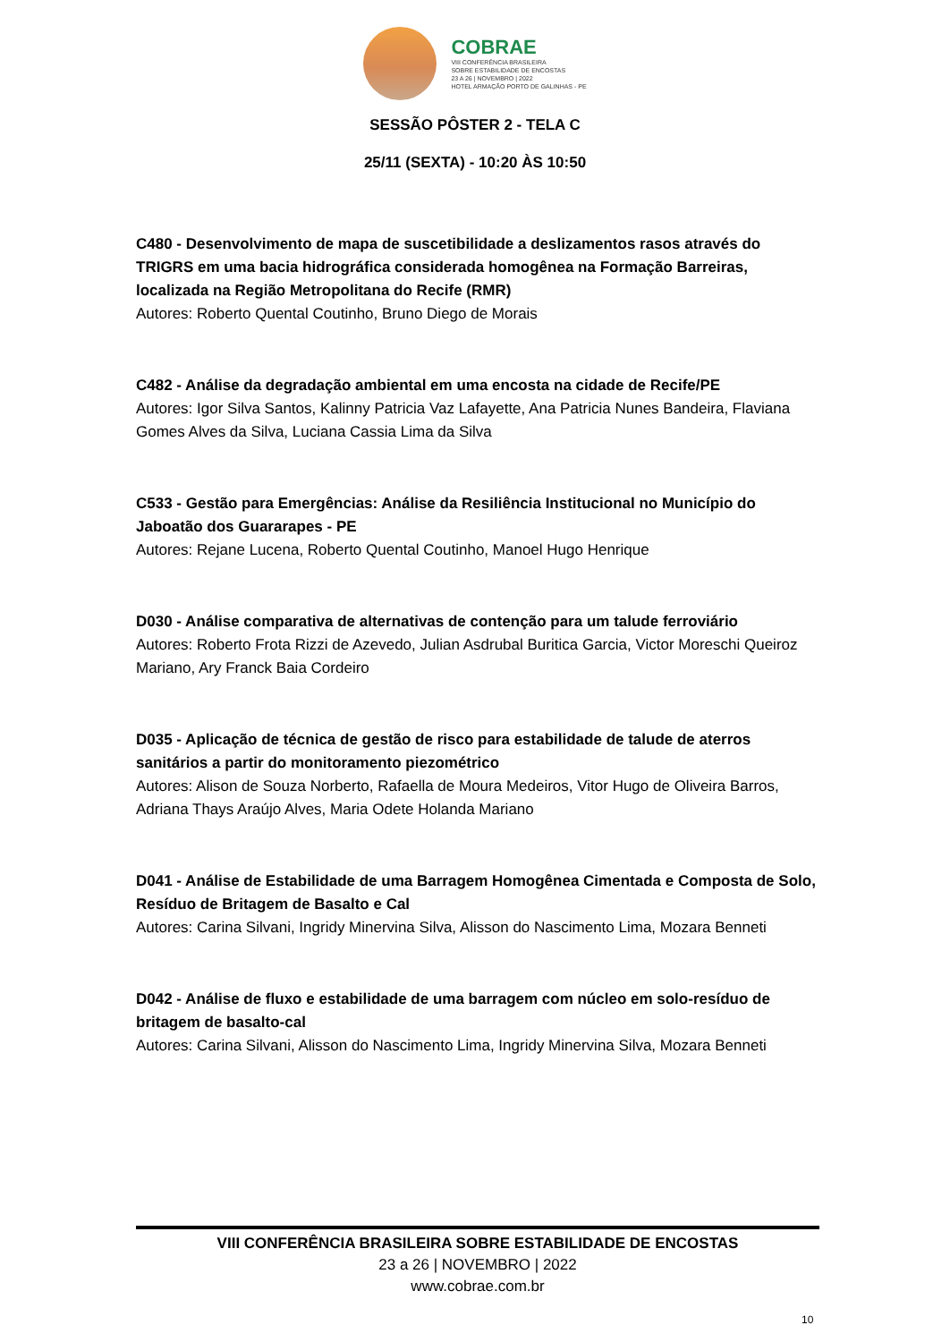COBRAE
VIII CONFERÊNCIA BRASILEIRA
SOBRE ESTABILIDADE DE ENCOSTAS
23 A 26 | NOVEMBRO | 2022
HOTEL ARMAÇÃO PORTO DE GALINHAS - PE
SESSÃO PÔSTER 2 - TELA C
25/11 (SEXTA) - 10:20 ÀS 10:50
C480 - Desenvolvimento de mapa de suscetibilidade a deslizamentos rasos através do TRIGRS em uma bacia hidrográfica considerada homogênea na Formação Barreiras, localizada na Região Metropolitana do Recife (RMR)
Autores: Roberto Quental Coutinho, Bruno Diego de Morais
C482 - Análise da degradação ambiental em uma encosta na cidade de Recife/PE
Autores: Igor Silva Santos, Kalinny Patricia Vaz Lafayette, Ana Patricia Nunes Bandeira, Flaviana Gomes Alves da Silva, Luciana Cassia Lima da Silva
C533 - Gestão para Emergências: Análise da Resiliência Institucional no Município do Jaboatão dos Guararapes - PE
Autores: Rejane Lucena, Roberto Quental Coutinho, Manoel Hugo Henrique
D030 - Análise comparativa de alternativas de contenção para um talude ferroviário
Autores: Roberto Frota Rizzi de Azevedo, Julian Asdrubal Buritica Garcia, Victor Moreschi Queiroz Mariano, Ary Franck Baia Cordeiro
D035 - Aplicação de técnica de gestão de risco para estabilidade de talude de aterros sanitários a partir do monitoramento piezométrico
Autores: Alison de Souza Norberto, Rafaella de Moura Medeiros, Vitor Hugo de Oliveira Barros, Adriana Thays Araújo Alves, Maria Odete Holanda Mariano
D041 - Análise de Estabilidade de uma Barragem Homogênea Cimentada e Composta de Solo, Resíduo de Britagem de Basalto e Cal
Autores: Carina Silvani, Ingridy Minervina Silva, Alisson do Nascimento Lima, Mozara Benneti
D042 - Análise de fluxo e estabilidade de uma barragem com núcleo em solo-resíduo de britagem de basalto-cal
Autores: Carina Silvani, Alisson do Nascimento Lima, Ingridy Minervina Silva, Mozara Benneti
VIII CONFERÊNCIA BRASILEIRA SOBRE ESTABILIDADE DE ENCOSTAS
23 a 26 | NOVEMBRO | 2022
www.cobrae.com.br
10